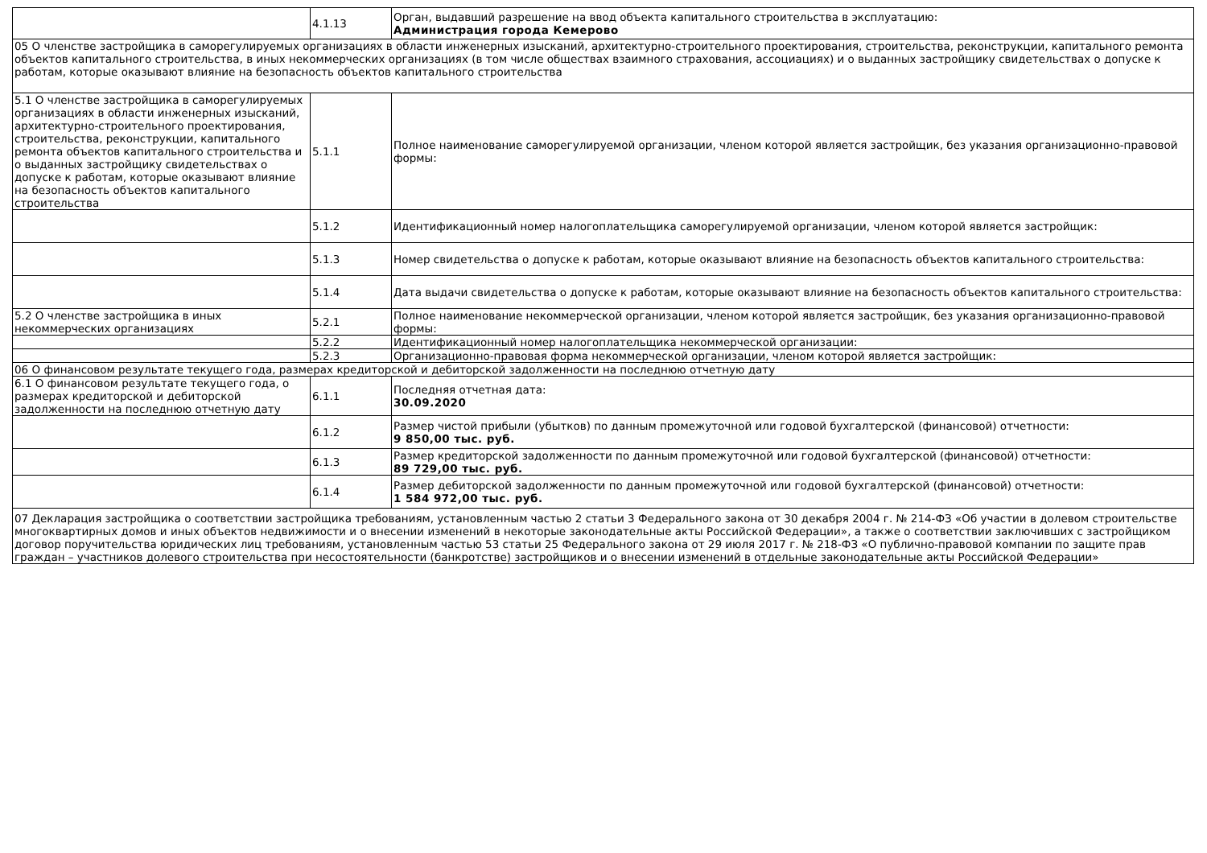| | 4.1.13 | Орган, выдавший разрешение на ввод объекта капитального строительства в эксплуатацию: Администрация города Кемерово |
| 05 О членстве застройщика в саморегулируемых организациях в области инженерных изысканий, архитектурно-строительного проектирования, строительства, реконструкции, капитального ремонта объектов капитального строительства, в иных некоммерческих организациях (в том числе обществах взаимного страхования, ассоциациях) и о выданных застройщику свидетельствах о допуске к работам, которые оказывают влияние на безопасность объектов капитального строительства | | |
| 5.1 О членстве застройщика в саморегулируемых организациях в области инженерных изысканий, архитектурно-строительного проектирования, строительства, реконструкции, капитального ремонта объектов капитального строительства и о выданных застройщику свидетельствах о допуске к работам, которые оказывают влияние на безопасность объектов капитального строительства | 5.1.1 | Полное наименование саморегулируемой организации, членом которой является застройщик, без указания организационно-правовой формы: |
| | 5.1.2 | Идентификационный номер налогоплательщика саморегулируемой организации, членом которой является застройщик: |
| | 5.1.3 | Номер свидетельства о допуске к работам, которые оказывают влияние на безопасность объектов капитального строительства: |
| | 5.1.4 | Дата выдачи свидетельства о допуске к работам, которые оказывают влияние на безопасность объектов капитального строительства: |
| 5.2 О членстве застройщика в иных некоммерческих организациях | 5.2.1 | Полное наименование некоммерческой организации, членом которой является застройщик, без указания организационно-правовой формы: |
| | 5.2.2 | Идентификационный номер налогоплательщика некоммерческой организации: |
| | 5.2.3 | Организационно-правовая форма некоммерческой организации, членом которой является застройщик: |
| 06 О финансовом результате текущего года, размерах кредиторской и дебиторской задолженности на последнюю отчетную дату | | |
| 6.1 О финансовом результате текущего года, о размерах кредиторской и дебиторской задолженности на последнюю отчетную дату | 6.1.1 | Последняя отчетная дата: 30.09.2020 |
| | 6.1.2 | Размер чистой прибыли (убытков) по данным промежуточной или годовой бухгалтерской (финансовой) отчетности: 9 850,00 тыс. руб. |
| | 6.1.3 | Размер кредиторской задолженности по данным промежуточной или годовой бухгалтерской (финансовой) отчетности: 89 729,00 тыс. руб. |
| | 6.1.4 | Размер дебиторской задолженности по данным промежуточной или годовой бухгалтерской (финансовой) отчетности: 1 584 972,00 тыс. руб. |
| 07 Декларация застройщика о соответствии застройщика требованиям, установленным частью 2 статьи 3 Федерального закона от 30 декабря 2004 г. № 214-ФЗ «Об участии в долевом строительстве многоквартирных домов и иных объектов недвижимости и о внесении изменений в некоторые законодательные акты Российской Федерации», а также о соответствии заключивших с застройщиком договор поручительства юридических лиц требованиям, установленным частью 53 статьи 25 Федерального закона от 29 июля 2017 г. № 218-ФЗ «О публично-правовой компании по защите прав граждан – участников долевого строительства при несостоятельности (банкротстве) застройщиков и о внесении изменений в отдельные законодательные акты Российской Федерации» | | |